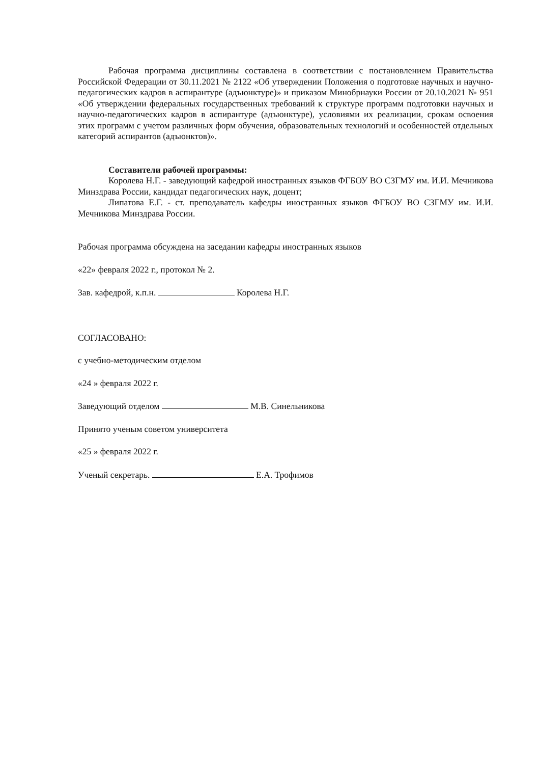Рабочая программа дисциплины составлена в соответствии с постановлением Правительства Российской Федерации от 30.11.2021 № 2122 «Об утверждении Положения о подготовке научных и научно-педагогических кадров в аспирантуре (адъюнктуре)» и приказом Минобрнауки России от 20.10.2021 № 951 «Об утверждении федеральных государственных требований к структуре программ подготовки научных и научно-педагогических кадров в аспирантуре (адъюнктуре), условиями их реализации, срокам освоения этих программ с учетом различных форм обучения, образовательных технологий и особенностей отдельных категорий аспирантов (адъюнктов)».
Составители рабочей программы:
Королева Н.Г. - заведующий кафедрой иностранных языков ФГБОУ ВО СЗГМУ им. И.И. Мечникова Минздрава России, кандидат педагогических наук, доцент;
Липатова Е.Г. - ст. преподаватель кафедры иностранных языков ФГБОУ ВО СЗГМУ им. И.И. Мечникова Минздрава России.
Рабочая программа обсуждена на заседании кафедры иностранных языков
«22» февраля 2022 г., протокол № 2.
Зав. кафедрой, к.п.н. Королева Н.Г.
СОГЛАСОВАНО:
с учебно-методическим отделом
«24 » февраля 2022 г.
Заведующий отделом М.В. Синельникова
Принято ученым советом университета
«25 » февраля 2022 г.
Ученый секретарь. Е.А. Трофимов